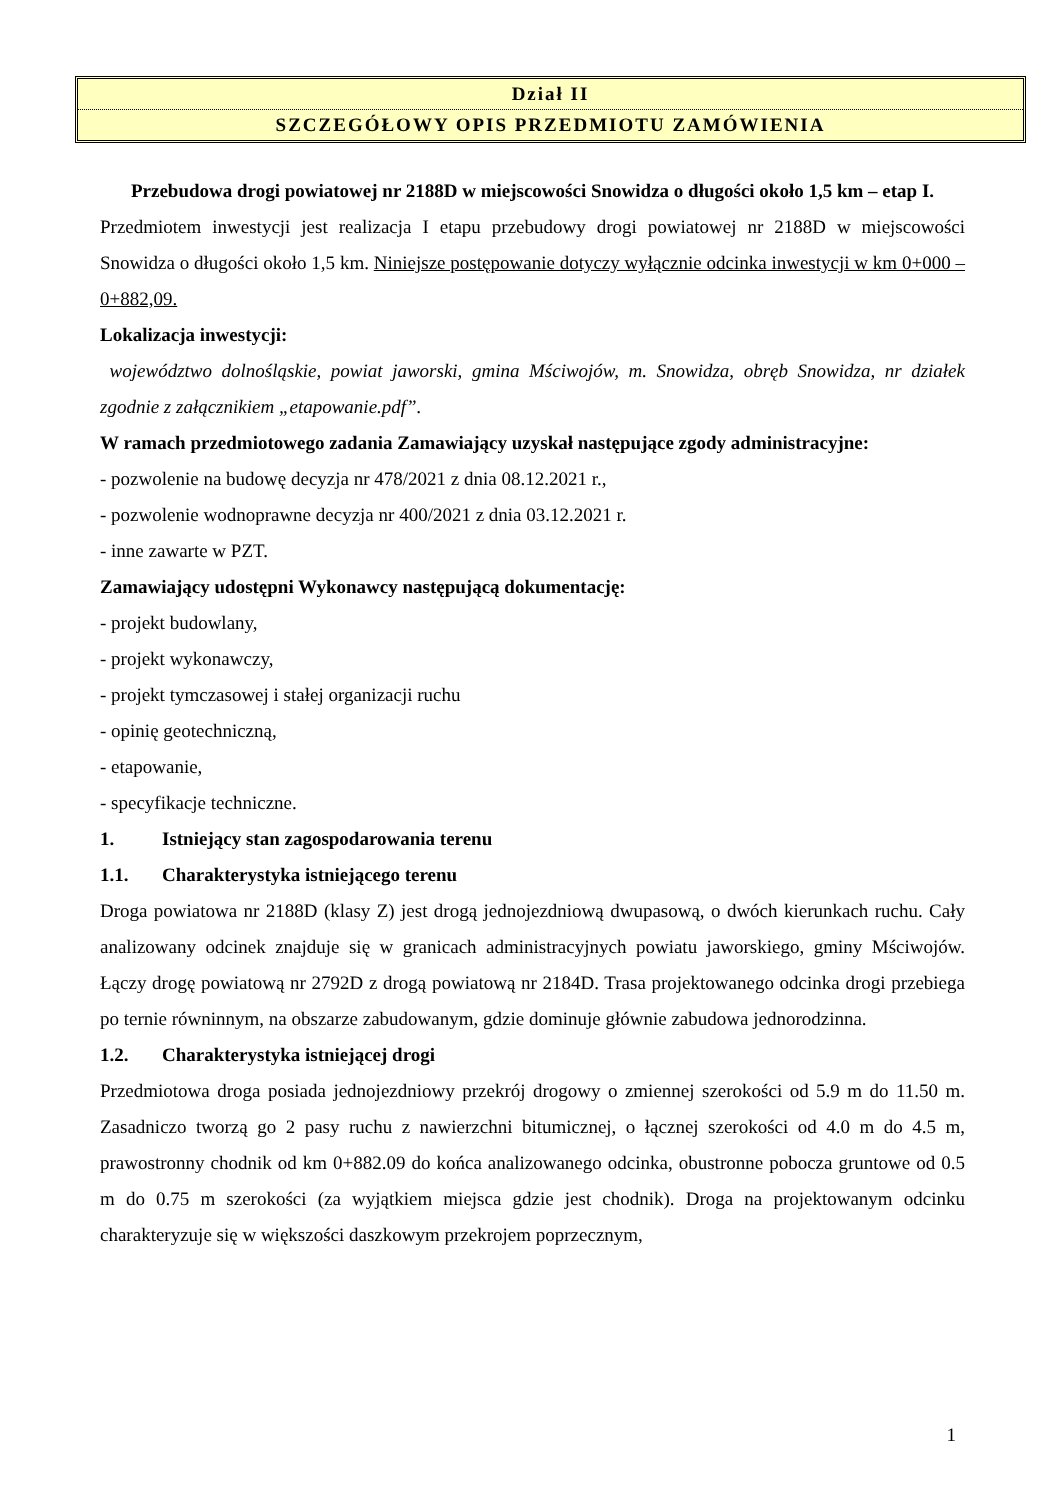Dział II
SZCZEGÓŁOWY OPIS PRZEDMIOTU ZAMÓWIENIA
Przebudowa drogi powiatowej nr 2188D w miejscowości Snowidza o długości około 1,5 km – etap I.
Przedmiotem inwestycji jest realizacja I etapu przebudowy drogi powiatowej nr 2188D w miejscowości Snowidza o długości około 1,5 km. Niniejsze postępowanie dotyczy wyłącznie odcinka inwestycji w km 0+000 – 0+882,09.
Lokalizacja inwestycji:
województwo dolnośląskie, powiat jaworski, gmina Mściwojów, m. Snowidza, obręb Snowidza, nr działek zgodnie z załącznikiem „etapowanie.pdf”.
W ramach przedmiotowego zadania Zamawiający uzyskał następujące zgody administracyjne:
- pozwolenie na budowę decyzja nr 478/2021 z dnia 08.12.2021 r.,
- pozwolenie wodnoprawne decyzja nr 400/2021 z dnia 03.12.2021 r.
- inne zawarte w PZT.
Zamawiający udostępni Wykonawcy następującą dokumentację:
- projekt budowlany,
- projekt wykonawczy,
- projekt tymczasowej i stałej organizacji ruchu
- opinię geotechniczną,
- etapowanie,
- specyfikacje techniczne.
1. Istniejący stan zagospodarowania terenu
1.1. Charakterystyka istniejącego terenu
Droga powiatowa nr 2188D (klasy Z) jest drogą jednojezdniową dwupasową, o dwóch kierunkach ruchu. Cały analizowany odcinek znajduje się w granicach administracyjnych powiatu jaworskiego, gminy Mściwojów. Łączy drogę powiatową nr 2792D z drogą powiatową nr 2184D. Trasa projektowanego odcinka drogi przebiega po ternie równinnym, na obszarze zabudowanym, gdzie dominuje głównie zabudowa jednorodzinna.
1.2. Charakterystyka istniejącej drogi
Przedmiotowa droga posiada jednojezdniowy przekrój drogowy o zmiennej szerokości od 5.9 m do 11.50 m. Zasadniczo tworzą go 2 pasy ruchu z nawierzchni bitumicznej, o łącznej szerokości od 4.0 m do 4.5 m, prawostronny chodnik od km 0+882.09 do końca analizowanego odcinka, obustronne pobocza gruntowe od 0.5 m do 0.75 m szerokości (za wyjątkiem miejsca gdzie jest chodnik). Droga na projektowanym odcinku charakteryzuje się w większości daszkowym przekrojem poprzecznym,
1